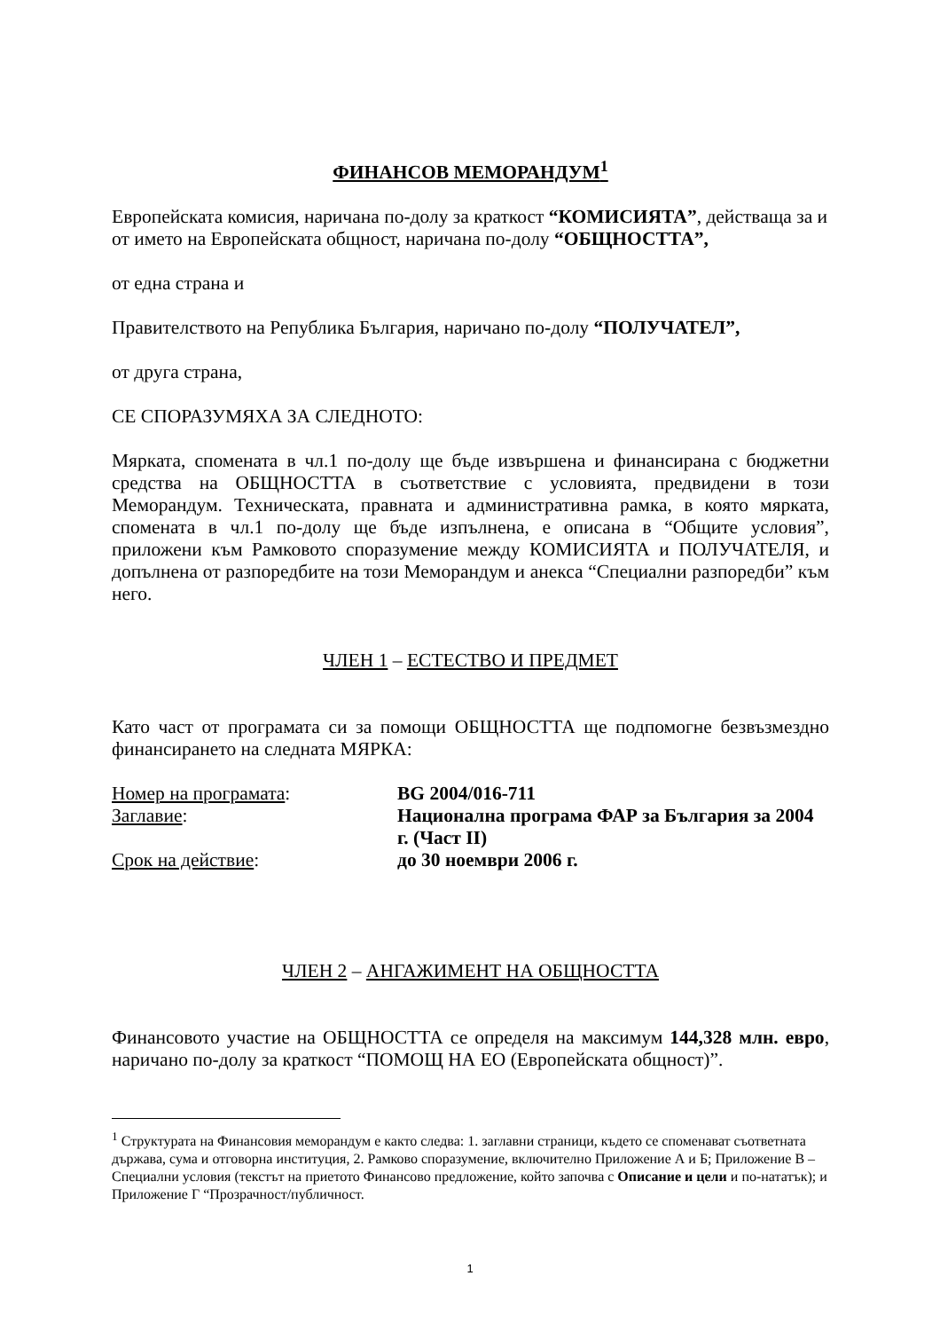ФИНАНСОВ МЕМОРАНДУМ<sup>1</sup>
Европейската комисия, наричана по-долу за краткост “КОМИСИЯТА”, действаща за и от името на Европейската общност, наричана по-долу “ОБЩНОСТТА”,
от една страна и
Правителството на Република България, наричано по-долу “ПОЛУЧАТЕЛ”,
от друга страна,
СЕ СПОРАЗУМЯХА ЗА СЛЕДНОТО:
Мярката, споменатa в чл.1 по-долу ще бъде извършена и финансирана с бюджетни средства на ОБЩНОСТТА в съответствие с условията, предвидени в този Меморандум. Техническата, правната и административна рамка, в която мярката, спомената в чл.1 по-долу ще бъде изпълнена, е описана в “Общите условия”, приложени към Рамковото споразумение между КОМИСИЯТА и ПОЛУЧАТЕЛЯ, и допълнена от разпоредбите на този Меморандум и анекса “Специални разпоредби” към него.
ЧЛЕН 1 – ЕСТЕСТВО И ПРЕДМЕТ
Като част от програмата си за помощи ОБЩНОСТТА ще подпомогне безвъзмездно финансирането на следната МЯРКА:
Номер на програмата: BG 2004/016-711
Заглавие: Национална програма ФАР за България за 2004 г. (Част II)
Срок на действие: до 30 ноември 2006 г.
ЧЛЕН 2 – АНГАЖИМЕНТ НА ОБЩНОСТТА
Финансовото участие на ОБЩНОСТТА се определя на максимум 144,328 млн. евро, наричано по-долу за краткост “ПОМОЩ НА ЕО (Европейската общност)”.
<sup>1</sup> Структурата на Финансовия меморандум е както следва: 1. заглавни страници, където се споменават съответната държава, сума и отговорна институция, 2. Рамково споразумение, включително Приложение А и Б; Приложение В – Специални условия (текстът на приетото Финансово предложение, който започва с Описание и цели и по-нататък); и Приложение Г “Прозрачност/публичност.
1